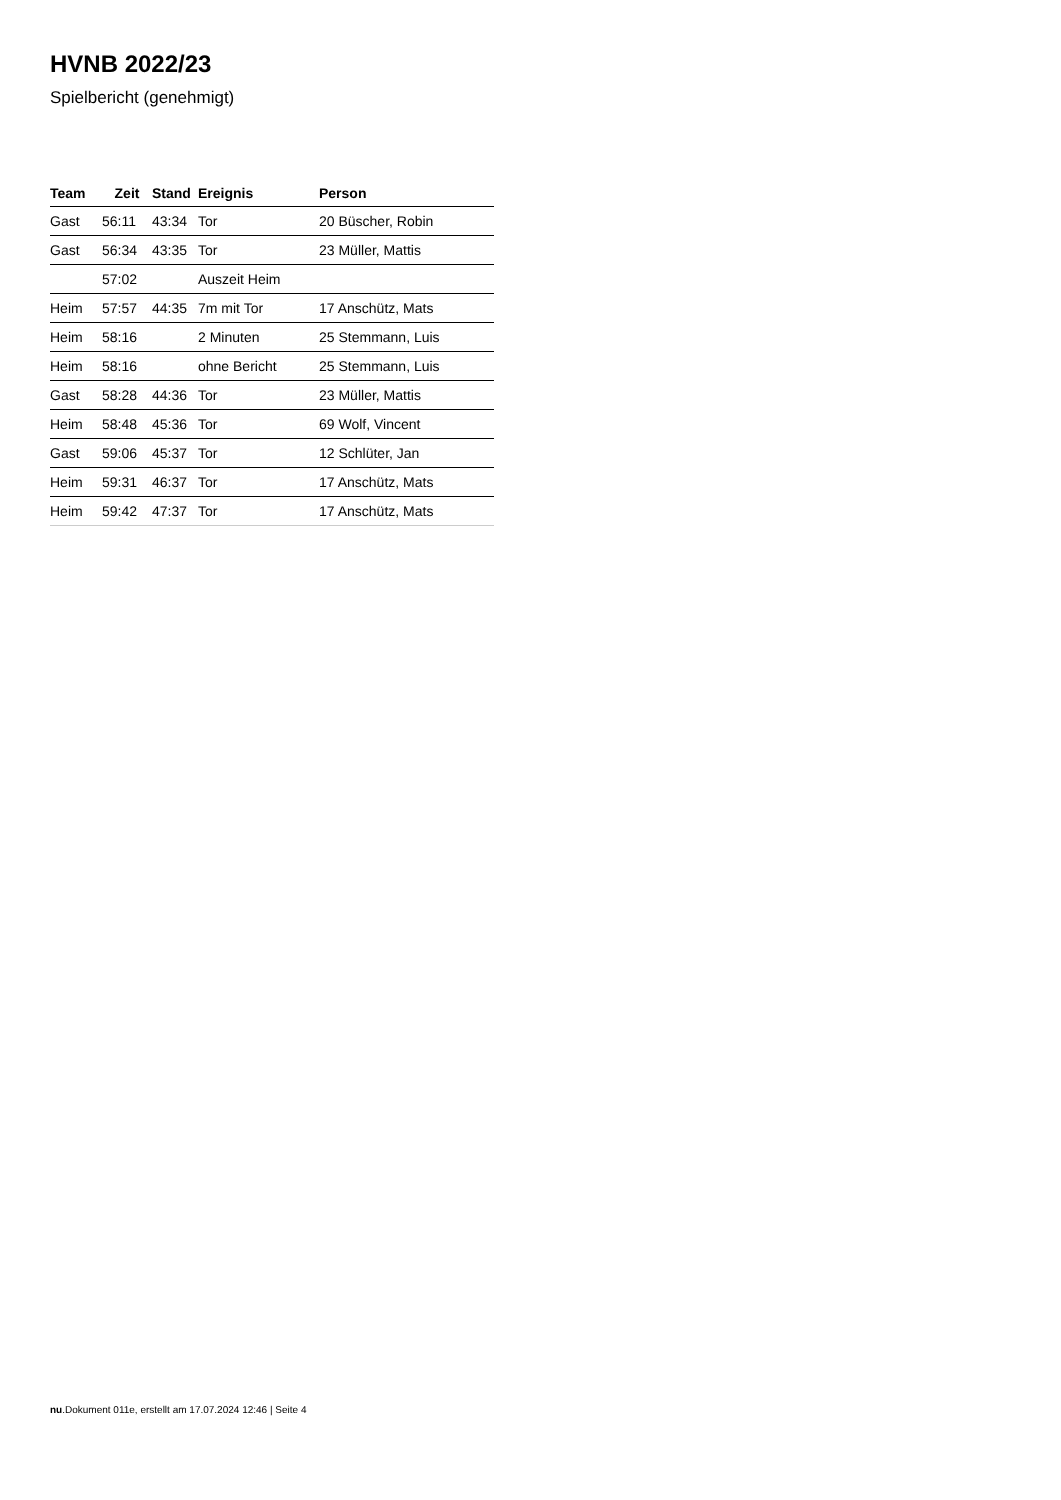HVNB 2022/23
Spielbericht (genehmigt)
| Team | Zeit | Stand | Ereignis | Person |
| --- | --- | --- | --- | --- |
| Gast | 56:11 | 43:34 | Tor | 20 Büscher, Robin |
| Gast | 56:34 | 43:35 | Tor | 23 Müller, Mattis |
| | 57:02 | | Auszeit Heim | |
| Heim | 57:57 | 44:35 | 7m mit Tor | 17 Anschütz, Mats |
| Heim | 58:16 | | 2 Minuten | 25 Stemmann, Luis |
| Heim | 58:16 | | ohne Bericht | 25 Stemmann, Luis |
| Gast | 58:28 | 44:36 | Tor | 23 Müller, Mattis |
| Heim | 58:48 | 45:36 | Tor | 69 Wolf, Vincent |
| Gast | 59:06 | 45:37 | Tor | 12 Schlüter, Jan |
| Heim | 59:31 | 46:37 | Tor | 17 Anschütz, Mats |
| Heim | 59:42 | 47:37 | Tor | 17 Anschütz, Mats |
nu.Dokument 011e, erstellt am 17.07.2024 12:46 | Seite 4